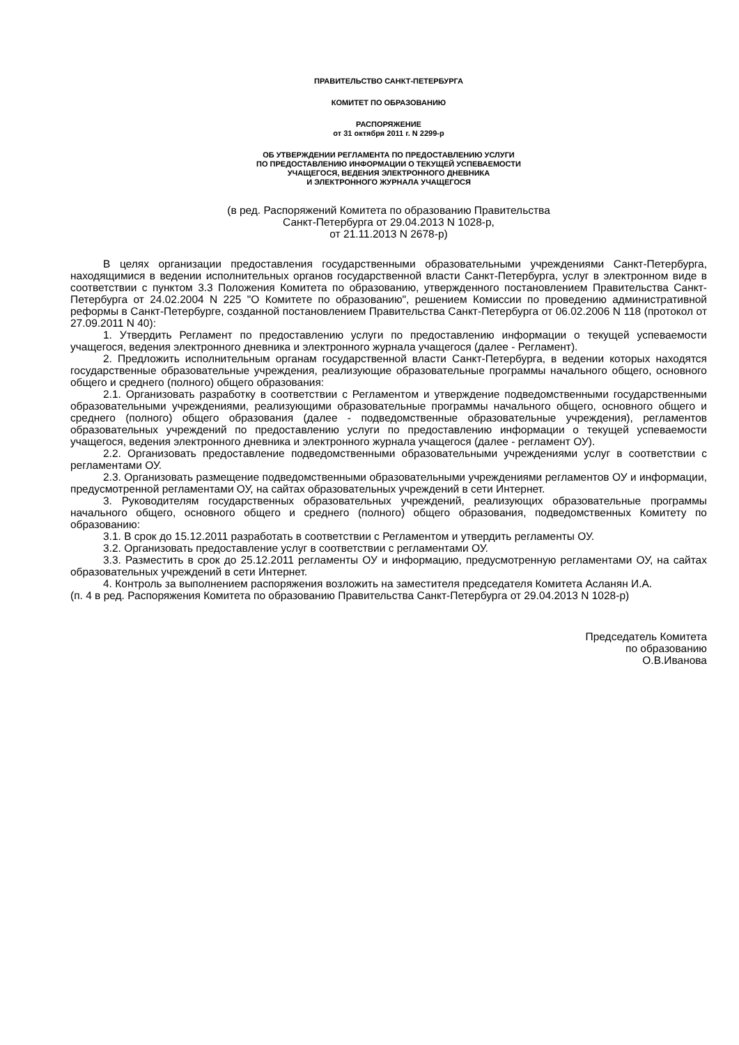ПРАВИТЕЛЬСТВО САНКТ-ПЕТЕРБУРГА
КОМИТЕТ ПО ОБРАЗОВАНИЮ
РАСПОРЯЖЕНИЕ
от 31 октября 2011 г. N 2299-р
ОБ УТВЕРЖДЕНИИ РЕГЛАМЕНТА ПО ПРЕДОСТАВЛЕНИЮ УСЛУГИ
ПО ПРЕДОСТАВЛЕНИЮ ИНФОРМАЦИИ О ТЕКУЩЕЙ УСПЕВАЕМОСТИ
УЧАЩЕГОСЯ, ВЕДЕНИЯ ЭЛЕКТРОННОГО ДНЕВНИКА
И ЭЛЕКТРОННОГО ЖУРНАЛА УЧАЩЕГОСЯ
(в ред. Распоряжений Комитета по образованию Правительства
Санкт-Петербурга от 29.04.2013 N 1028-р,
от 21.11.2013 N 2678-р)
В целях организации предоставления государственными образовательными учреждениями Санкт-Петербурга, находящимися в ведении исполнительных органов государственной власти Санкт-Петербурга, услуг в электронном виде в соответствии с пунктом 3.3 Положения Комитета по образованию, утвержденного постановлением Правительства Санкт-Петербурга от 24.02.2004 N 225 "О Комитете по образованию", решением Комиссии по проведению административной реформы в Санкт-Петербурге, созданной постановлением Правительства Санкт-Петербурга от 06.02.2006 N 118 (протокол от 27.09.2011 N 40):
1. Утвердить Регламент по предоставлению услуги по предоставлению информации о текущей успеваемости учащегося, ведения электронного дневника и электронного журнала учащегося (далее - Регламент).
2. Предложить исполнительным органам государственной власти Санкт-Петербурга, в ведении которых находятся государственные образовательные учреждения, реализующие образовательные программы начального общего, основного общего и среднего (полного) общего образования:
2.1. Организовать разработку в соответствии с Регламентом и утверждение подведомственными государственными образовательными учреждениями, реализующими образовательные программы начального общего, основного общего и среднего (полного) общего образования (далее - подведомственные образовательные учреждения), регламентов образовательных учреждений по предоставлению услуги по предоставлению информации о текущей успеваемости учащегося, ведения электронного дневника и электронного журнала учащегося (далее - регламент ОУ).
2.2. Организовать предоставление подведомственными образовательными учреждениями услуг в соответствии с регламентами ОУ.
2.3. Организовать размещение подведомственными образовательными учреждениями регламентов ОУ и информации, предусмотренной регламентами ОУ, на сайтах образовательных учреждений в сети Интернет.
3. Руководителям государственных образовательных учреждений, реализующих образовательные программы начального общего, основного общего и среднего (полного) общего образования, подведомственных Комитету по образованию:
3.1. В срок до 15.12.2011 разработать в соответствии с Регламентом и утвердить регламенты ОУ.
3.2. Организовать предоставление услуг в соответствии с регламентами ОУ.
3.3. Разместить в срок до 25.12.2011 регламенты ОУ и информацию, предусмотренную регламентами ОУ, на сайтах образовательных учреждений в сети Интернет.
4. Контроль за выполнением распоряжения возложить на заместителя председателя Комитета Асланян И.А.
(п. 4 в ред. Распоряжения Комитета по образованию Правительства Санкт-Петербурга от 29.04.2013 N 1028-р)
Председатель Комитета
по образованию
О.В.Иванова